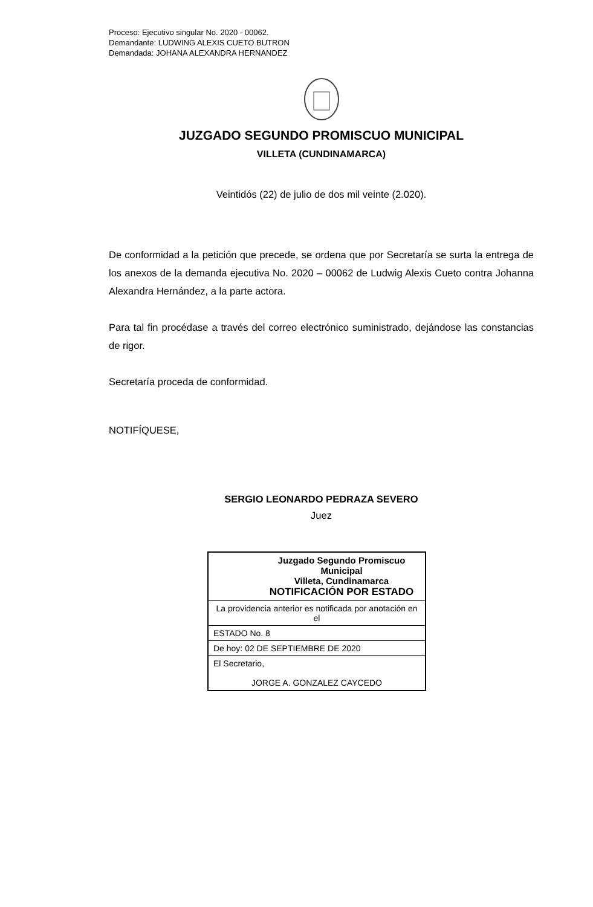Proceso: Ejecutivo singular No. 2020 - 00062.
Demandante: LUDWING ALEXIS CUETO BUTRON
Demandada: JOHANA ALEXANDRA HERNANDEZ
JUZGADO SEGUNDO PROMISCUO MUNICIPAL
VILLETA (CUNDINAMARCA)
Veintidós (22) de julio de dos mil veinte (2.020).
De conformidad a la petición que precede, se ordena que por Secretaría se surta la entrega de los anexos de la demanda ejecutiva No. 2020 – 00062 de Ludwig Alexis Cueto contra Johanna Alexandra Hernández, a la parte actora.
Para tal fin procédase a través del correo electrónico suministrado, dejándose las constancias de rigor.
Secretaría proceda de conformidad.
NOTIFÍQUESE,
SERGIO LEONARDO PEDRAZA SEVERO
Juez
| Juzgado Segundo Promiscuo Municipal Villeta, Cundinamarca NOTIFICACIÓN POR ESTADO |
| La providencia anterior es notificada por anotación en el |
| ESTADO No. 8 |
| De hoy: 02 DE SEPTIEMBRE DE 2020 |
| El Secretario, JORGE A. GONZALEZ CAYCEDO |